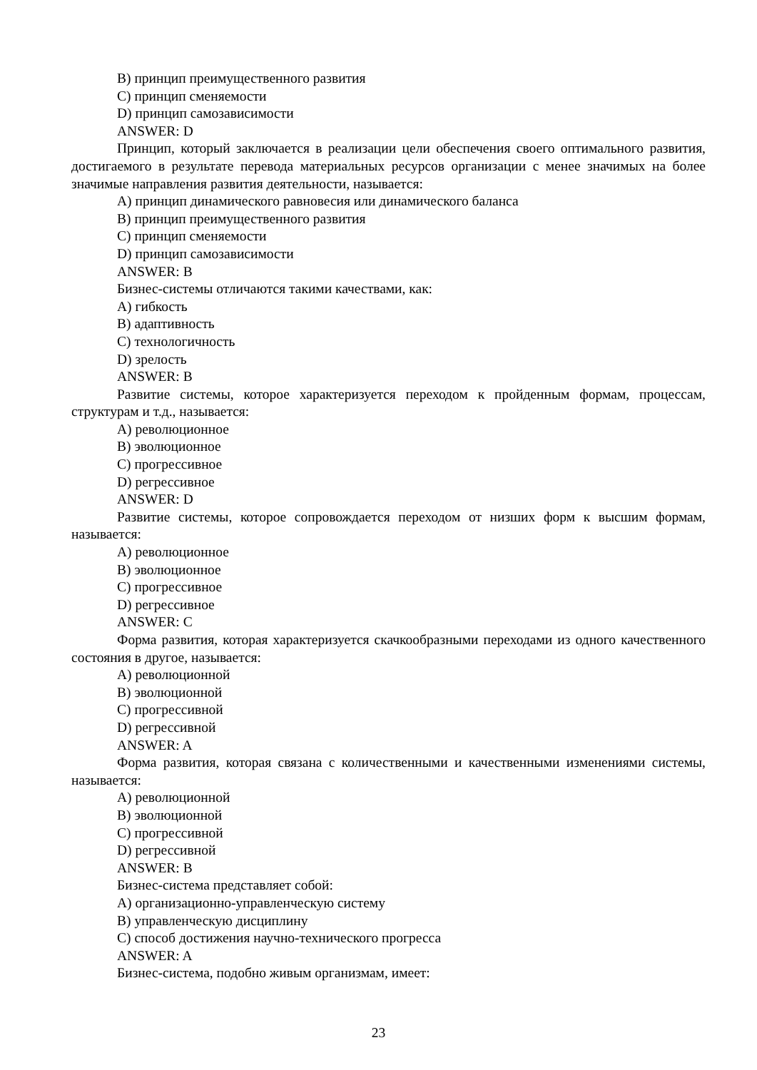B) принцип преимущественного развития
C) принцип сменяемости
D) принцип самозависимости
ANSWER: D
Принцип, который заключается в реализации цели обеспечения своего оптимального развития, достигаемого в результате перевода материальных ресурсов организации с менее значимых на более значимые направления развития деятельности, называется:
A) принцип динамического равновесия или динамического баланса
B) принцип преимущественного развития
C) принцип сменяемости
D) принцип самозависимости
ANSWER: B
Бизнес-системы отличаются такими качествами, как:
A) гибкость
B) адаптивность
C) технологичность
D) зрелость
ANSWER: B
Развитие системы, которое характеризуется переходом к пройденным формам, процессам, структурам и т.д., называется:
A) революционное
B) эволюционное
C) прогрессивное
D) регрессивное
ANSWER: D
Развитие системы, которое сопровождается переходом от низших форм к высшим формам, называется:
A) революционное
B) эволюционное
C) прогрессивное
D) регрессивное
ANSWER: C
Форма развития, которая характеризуется скачкообразными переходами из одного качественного состояния в другое, называется:
A) революционной
B) эволюционной
C) прогрессивной
D) регрессивной
ANSWER: A
Форма развития, которая связана с количественными и качественными изменениями системы, называется:
A) революционной
B) эволюционной
C) прогрессивной
D) регрессивной
ANSWER: B
Бизнес-система представляет собой:
A) организационно-управленческую систему
B) управленческую дисциплину
C) способ достижения научно-технического прогресса
ANSWER: A
Бизнес-система, подобно живым организмам, имеет:
23